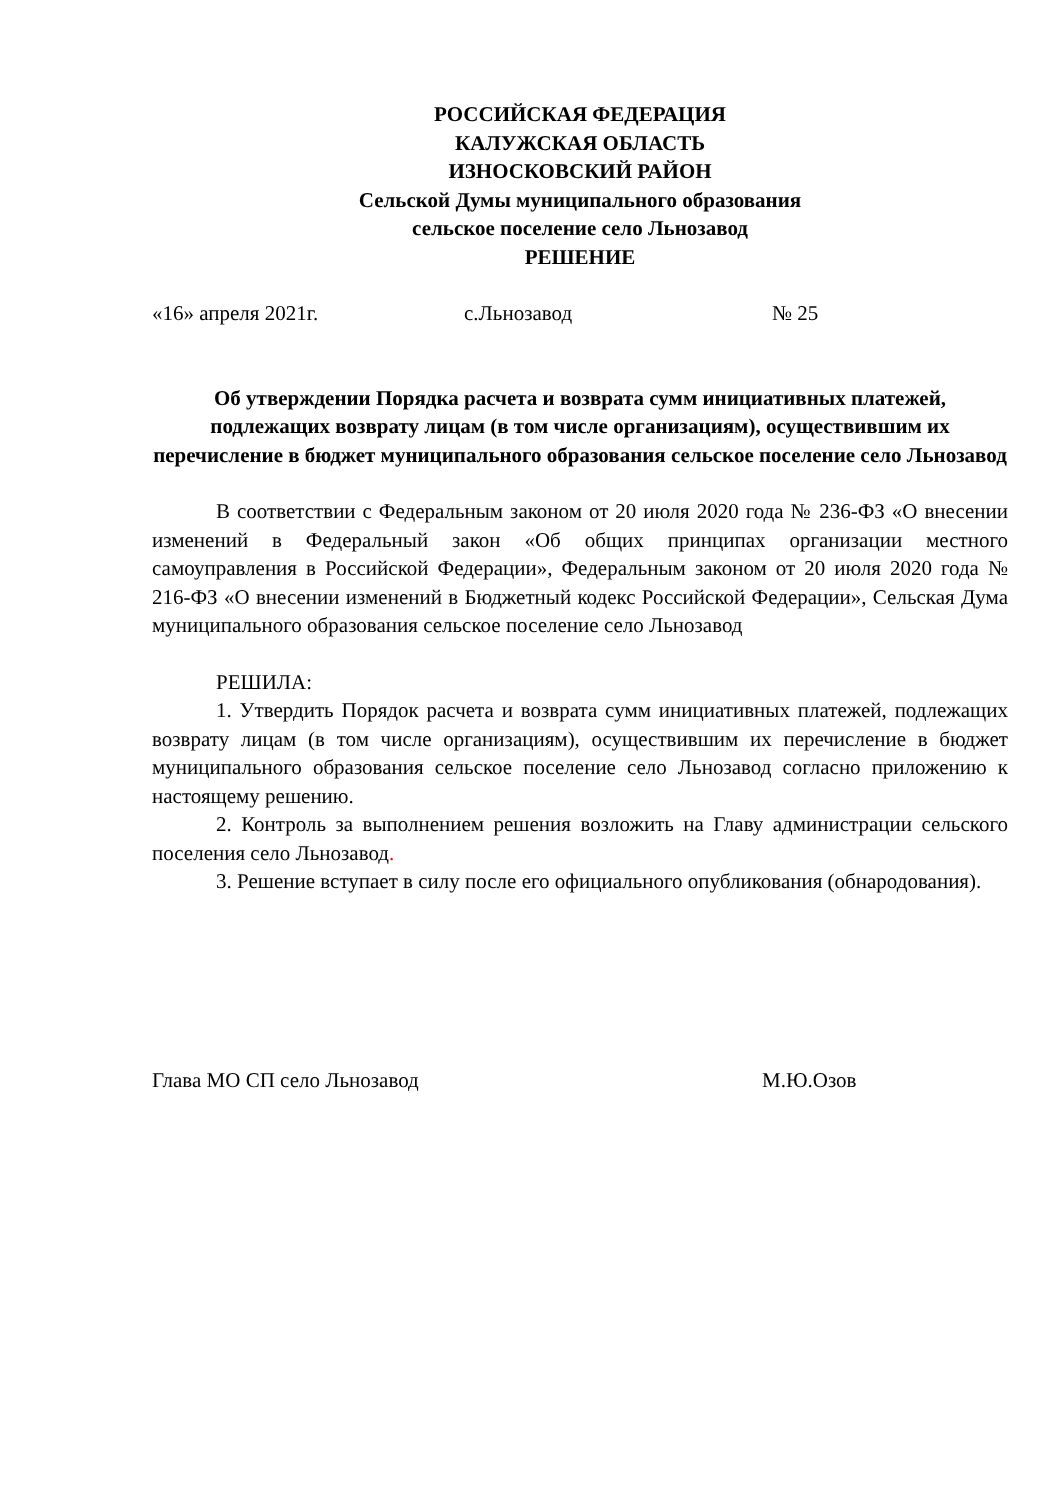РОССИЙСКАЯ ФЕДЕРАЦИЯ
КАЛУЖСКАЯ ОБЛАСТЬ
ИЗНОСКОВСКИЙ РАЙОН
Сельской Думы муниципального образования
сельское поселение село Льнозавод
РЕШЕНИЕ
«16» апреля 2021г. с.Льнозавод № 25
Об утверждении Порядка расчета и возврата сумм инициативных платежей, подлежащих возврату лицам (в том числе организациям), осуществившим их перечисление в бюджет муниципального образования сельское поселение село Льнозавод
В соответствии с Федеральным законом от 20 июля 2020 года № 236-ФЗ «О внесении изменений в Федеральный закон «Об общих принципах организации местного самоуправления в Российской Федерации», Федеральным законом от 20 июля 2020 года № 216-ФЗ «О внесении изменений в Бюджетный кодекс Российской Федерации», Сельская Дума муниципального образования сельское поселение село Льнозавод
РЕШИЛА:
1. Утвердить Порядок расчета и возврата сумм инициативных платежей, подлежащих возврату лицам (в том числе организациям), осуществившим их перечисление в бюджет муниципального образования сельское поселение село Льнозавод согласно приложению к настоящему решению.
2. Контроль за выполнением решения возложить на Главу администрации сельского поселения село Льнозавод.
3. Решение вступает в силу после его официального опубликования (обнародования).
Глава МО СП село Льнозавод М.Ю.Озов